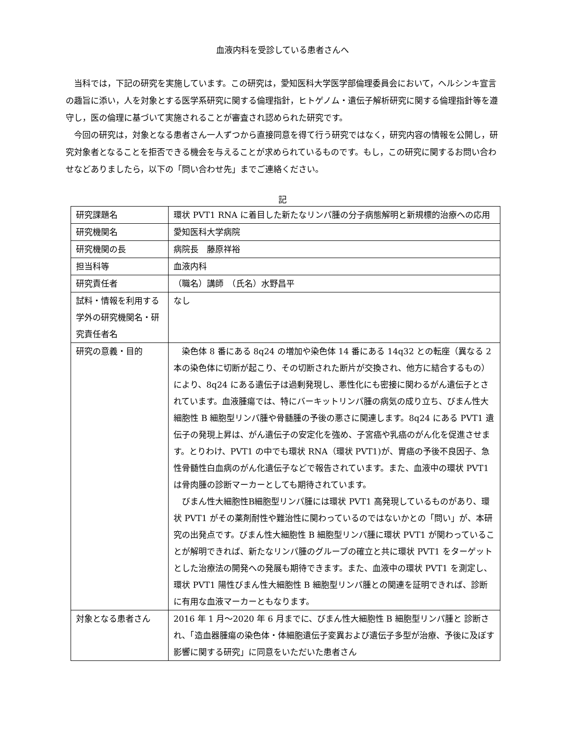血液内科を受診している患者さんへ
当科では，下記の研究を実施しています。この研究は，愛知医科大学医学部倫理委員会において，ヘルシンキ宣言の趣旨に添い，人を対象とする医学系研究に関する倫理指針，ヒトゲノム・遺伝子解析研究に関する倫理指針等を遵守し，医の倫理に基づいて実施されることが審査され認められた研究です。
今回の研究は，対象となる患者さん一人ずつから直接同意を得て行う研究ではなく，研究内容の情報を公開し，研究対象者となることを拒否できる機会を与えることが求められているものです。もし，この研究に関するお問い合わせなどありましたら，以下の「問い合わせ先」までご連絡ください。
記
| 研究課題名 | 環状 PVT1 RNA に着目した新たなリンパ腫の分子病態解明と新規標的治療への応用 |
| 研究機関名 | 愛知医科大学病院 |
| 研究機関の長 | 病院長 藤原祥裕 |
| 担当科等 | 血液内科 |
| 研究責任者 | （職名）講師 （氏名）水野昌平 |
| 試料・情報を利用する学外の研究機関名・研究責任者名 | なし |
| 研究の意義・目的 | 染色体 8 番にある 8q24 の増加や染色体 14 番にある 14q32 との転座（異なる 2 本の染色体に切断が起こり、その切断された断片が交換され、他方に結合するもの）により、8q24 にある遺伝子は過剰発現し、悪性化にも密接に関わるがん遺伝子とされています。血液腫瘍では、特にバーキットリンパ腫の病気の成り立ち、びまん性大細胞性 B 細胞型リンパ腫や骨髄腫の予後の悪さに関連します。8q24 にある PVT1 遺伝子の発現上昇は、がん遺伝子の安定化を強め、子宮癌や乳癌のがん化を促進させます。とりわけ、PVT1 の中でも環状 RNA（環状 PVT1)が、胃癌の予後不良因子、急性骨髄性白血病のがん化遺伝子などで報告されています。また、血液中の環状 PVT1 は骨肉腫の診断マーカーとしても期待されています。 びまん性大細胞性B細胞型リンパ腫には環状 PVT1 高発現しているものがあり、環状 PVT1 がその薬剤耐性や難治性に関わっているのではないかとの「問い」が、本研究の出発点です。びまん性大細胞性 B 細胞型リンパ腫に環状 PVT1 が関わっていることが解明できれば、新たなリンパ腫のグループの確立と共に環状 PVT1 をターゲットとした治療法の開発への発展も期待できます。また、血液中の環状 PVT1 を測定し、環状 PVT1 陽性びまん性大細胞性 B 細胞型リンパ腫との関連を証明できれば、診断に有用な血液マーカーともなります。 |
| 対象となる患者さん | 2016 年 1 月～2020 年 6 月までに、びまん性大細胞性 B 細胞型リンパ腫と 診断され、「造血器腫瘍の染色体・体細胞遺伝子変異および遺伝子多型が治療、予後に及ぼす影響に関する研究」に同意をいただいた患者さん |